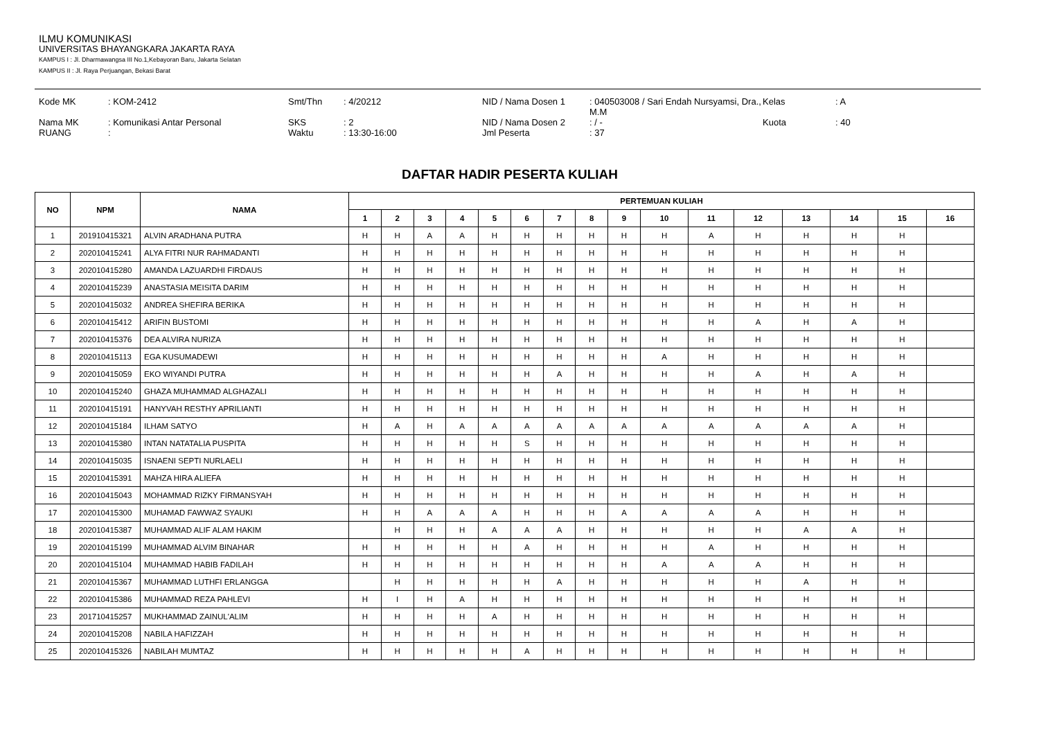ILMU KOMUNIKASI
UNIVERSITAS BHAYANGKARA JAKARTA RAYA
KAMPUS I : Jl. Dharmawangsa III No.1,Kebayoran Baru, Jakarta Selatan
KAMPUS II : Jl. Raya Perjuangan, Bekasi Barat
Kode MK
: KOM-2412
Smt/Thn
: 4/20212
NID / Nama Dosen 1
: 040503008 / Sari Endah Nursyamsi, Dra., M.M
Kelas
: A
Nama MK
: Komunikasi Antar Personal
SKS
: 2
NID / Nama Dosen 2
: / -
Kuota
: 40
RUANG
:
Waktu
: 13:30-16:00
Jml Peserta
: 37
DAFTAR HADIR PESERTA KULIAH
| NO | NPM | NAMA | PERTEMUAN KULIAH | | | | | | | | | | | | | | | |
| --- | --- | --- | --- | --- | --- | --- | --- | --- | --- | --- | --- | --- | --- | --- | --- | --- | --- | --- |
| | | | 1 | 2 | 3 | 4 | 5 | 6 | 7 | 8 | 9 | 10 | 11 | 12 | 13 | 14 | 15 | 16 |
| 1 | 201910415321 | ALVIN ARADHANA PUTRA | H | H | A | A | H | H | H | H | H | H | A | H | H | H | H | |
| 2 | 202010415241 | ALYA FITRI NUR RAHMADANTI | H | H | H | H | H | H | H | H | H | H | H | H | H | H | H | |
| 3 | 202010415280 | AMANDA LAZUARDHI FIRDAUS | H | H | H | H | H | H | H | H | H | H | H | H | H | H | H | |
| 4 | 202010415239 | ANASTASIA MEISITA DARIM | H | H | H | H | H | H | H | H | H | H | H | H | H | H | H | |
| 5 | 202010415032 | ANDREA SHEFIRA BERIKA | H | H | H | H | H | H | H | H | H | H | H | H | H | H | H | |
| 6 | 202010415412 | ARIFIN BUSTOMI | H | H | H | H | H | H | H | H | H | H | H | A | H | A | H | |
| 7 | 202010415376 | DEA ALVIRA NURIZA | H | H | H | H | H | H | H | H | H | H | H | H | H | H | H | |
| 8 | 202010415113 | EGA KUSUMADEWI | H | H | H | H | H | H | H | H | H | A | H | H | H | H | H | |
| 9 | 202010415059 | EKO WIYANDI PUTRA | H | H | H | H | H | H | A | H | H | H | H | A | H | A | H | |
| 10 | 202010415240 | GHAZA MUHAMMAD ALGHAZALI | H | H | H | H | H | H | H | H | H | H | H | H | H | H | H | |
| 11 | 202010415191 | HANYVAH RESTHY APRILIANTI | H | H | H | H | H | H | H | H | H | H | H | H | H | H | H | |
| 12 | 202010415184 | ILHAM SATYO | H | A | H | A | A | A | A | A | A | A | A | A | A | A | H | |
| 13 | 202010415380 | INTAN NATATALIA PUSPITA | H | H | H | H | H | S | H | H | H | H | H | H | H | H | H | |
| 14 | 202010415035 | ISNAENI SEPTI NURLAELI | H | H | H | H | H | H | H | H | H | H | H | H | H | H | H | |
| 15 | 202010415391 | MAHZA HIRA ALIEFA | H | H | H | H | H | H | H | H | H | H | H | H | H | H | H | |
| 16 | 202010415043 | MOHAMMAD RIZKY FIRMANSYAH | H | H | H | H | H | H | H | H | H | H | H | H | H | H | H | |
| 17 | 202010415300 | MUHAMAD FAWWAZ SYAUKI | H | H | A | A | A | H | H | H | A | A | A | A | H | H | H | |
| 18 | 202010415387 | MUHAMMAD ALIF ALAM HAKIM | | H | H | H | A | A | A | H | H | H | H | H | A | A | H | |
| 19 | 202010415199 | MUHAMMAD ALVIM BINAHAR | H | H | H | H | H | A | H | H | H | H | A | H | H | H | H | |
| 20 | 202010415104 | MUHAMMAD HABIB FADILAH | H | H | H | H | H | H | H | H | H | A | A | A | H | H | H | |
| 21 | 202010415367 | MUHAMMAD LUTHFI ERLANGGA | | H | H | H | H | H | A | H | H | H | H | H | A | H | H | |
| 22 | 202010415386 | MUHAMMAD REZA PAHLEVI | H | I | H | A | H | H | H | H | H | H | H | H | H | H | H | |
| 23 | 201710415257 | MUKHAMMAD ZAINUL'ALIM | H | H | H | H | A | H | H | H | H | H | H | H | H | H | H | |
| 24 | 202010415208 | NABILA HAFIZZAH | H | H | H | H | H | H | H | H | H | H | H | H | H | H | H | |
| 25 | 202010415326 | NABILAH MUMTAZ | H | H | H | H | H | A | H | H | H | H | H | H | H | H | H | |